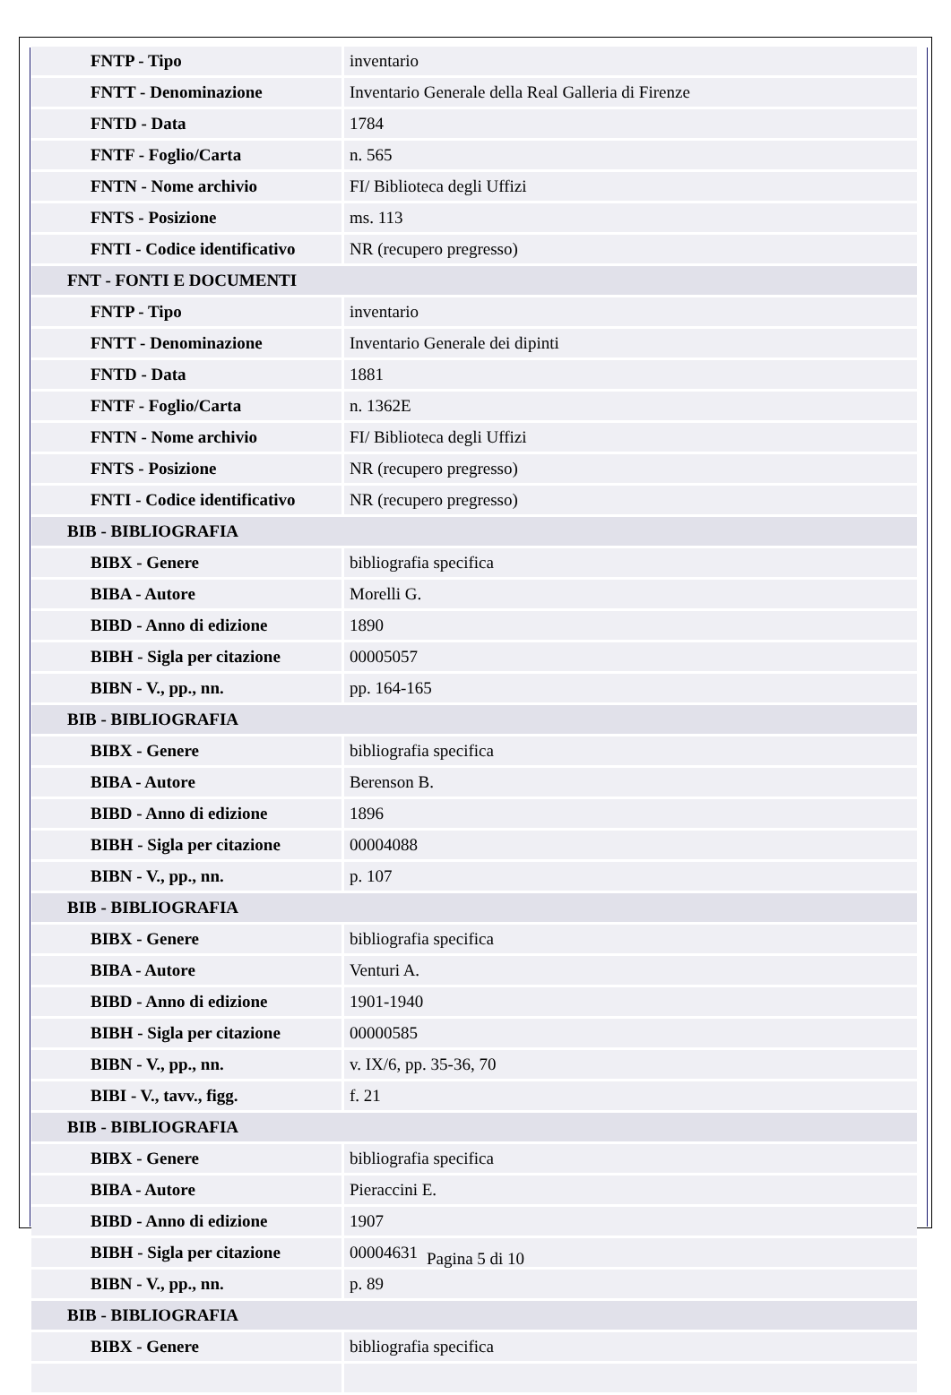| FNTP - Tipo | inventario |
| FNTT - Denominazione | Inventario Generale della Real Galleria di Firenze |
| FNTD - Data | 1784 |
| FNTF - Foglio/Carta | n. 565 |
| FNTN - Nome archivio | FI/ Biblioteca degli Uffizi |
| FNTS - Posizione | ms. 113 |
| FNTI - Codice identificativo | NR (recupero pregresso) |
| FNT - FONTI E DOCUMENTI | |
| FNTP - Tipo | inventario |
| FNTT - Denominazione | Inventario Generale dei dipinti |
| FNTD - Data | 1881 |
| FNTF - Foglio/Carta | n. 1362E |
| FNTN - Nome archivio | FI/ Biblioteca degli Uffizi |
| FNTS - Posizione | NR (recupero pregresso) |
| FNTI - Codice identificativo | NR (recupero pregresso) |
| BIB - BIBLIOGRAFIA | |
| BIBX - Genere | bibliografia specifica |
| BIBA - Autore | Morelli G. |
| BIBD - Anno di edizione | 1890 |
| BIBH - Sigla per citazione | 00005057 |
| BIBN - V., pp., nn. | pp. 164-165 |
| BIB - BIBLIOGRAFIA | |
| BIBX - Genere | bibliografia specifica |
| BIBA - Autore | Berenson B. |
| BIBD - Anno di edizione | 1896 |
| BIBH - Sigla per citazione | 00004088 |
| BIBN - V., pp., nn. | p. 107 |
| BIB - BIBLIOGRAFIA | |
| BIBX - Genere | bibliografia specifica |
| BIBA - Autore | Venturi A. |
| BIBD - Anno di edizione | 1901-1940 |
| BIBH - Sigla per citazione | 00000585 |
| BIBN - V., pp., nn. | v. IX/6, pp. 35-36, 70 |
| BIBI - V., tavv., figg. | f. 21 |
| BIB - BIBLIOGRAFIA | |
| BIBX - Genere | bibliografia specifica |
| BIBA - Autore | Pieraccini E. |
| BIBD - Anno di edizione | 1907 |
| BIBH - Sigla per citazione | 00004631 |
| BIBN - V., pp., nn. | p. 89 |
| BIB - BIBLIOGRAFIA | |
| BIBX - Genere | bibliografia specifica |
Pagina 5 di 10